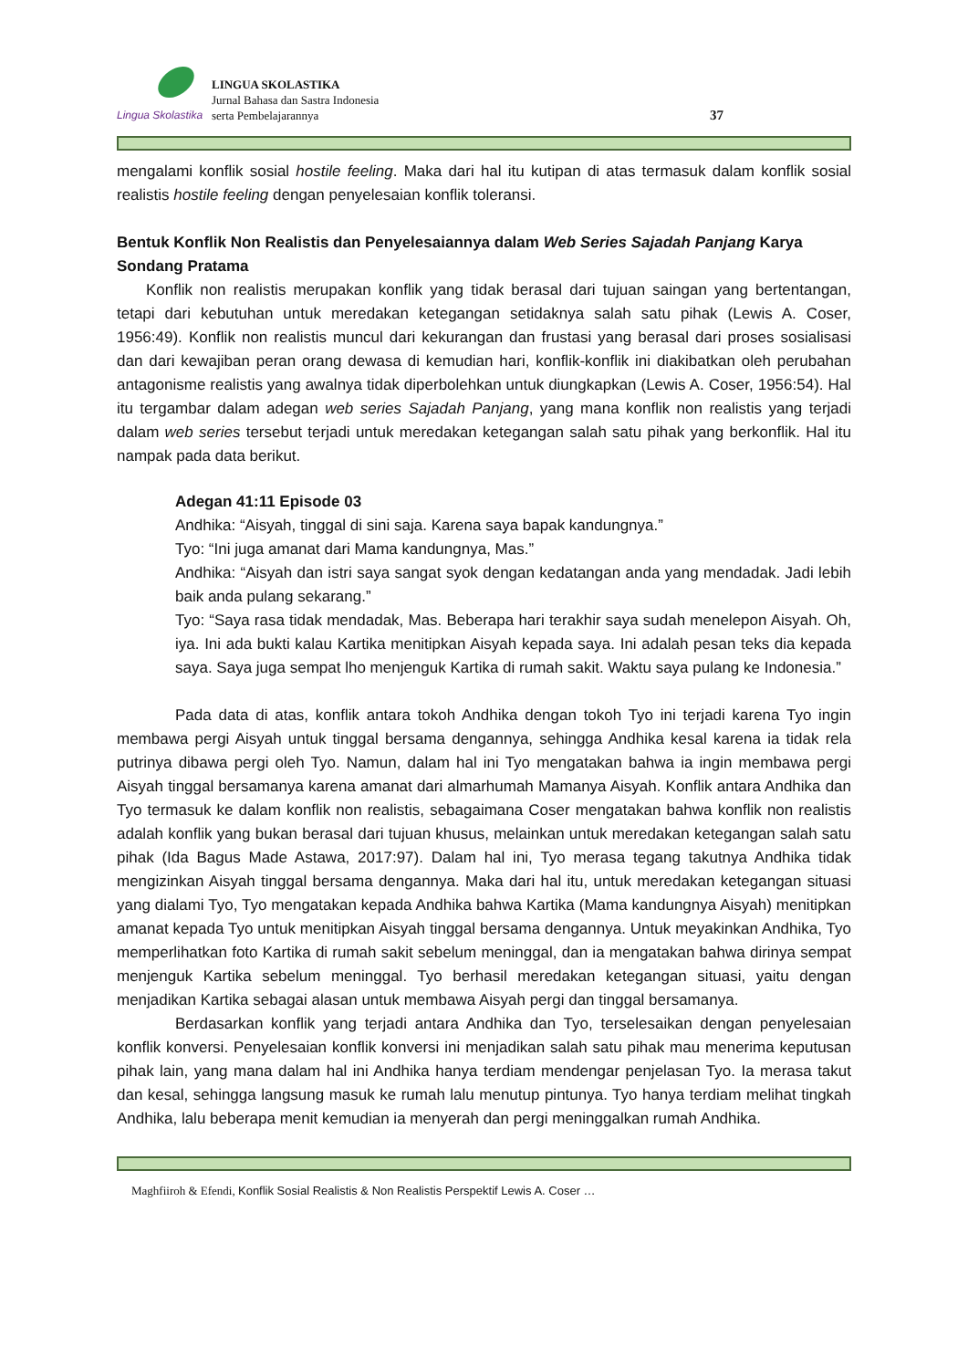Lingua Skolastika
LINGUA SKOLASTIKA
Jurnal Bahasa dan Sastra Indonesia
serta Pembelajarannya
37
mengalami konflik sosial hostile feeling. Maka dari hal itu kutipan di atas termasuk dalam konflik sosial realistis hostile feeling dengan penyelesaian konflik toleransi.
Bentuk Konflik Non Realistis dan Penyelesaiannya dalam Web Series Sajadah Panjang Karya Sondang Pratama
Konflik non realistis merupakan konflik yang tidak berasal dari tujuan saingan yang bertentangan, tetapi dari kebutuhan untuk meredakan ketegangan setidaknya salah satu pihak (Lewis A. Coser, 1956:49). Konflik non realistis muncul dari kekurangan dan frustasi yang berasal dari proses sosialisasi dan dari kewajiban peran orang dewasa di kemudian hari, konflik-konflik ini diakibatkan oleh perubahan antagonisme realistis yang awalnya tidak diperbolehkan untuk diungkapkan (Lewis A. Coser, 1956:54). Hal itu tergambar dalam adegan web series Sajadah Panjang, yang mana konflik non realistis yang terjadi dalam web series tersebut terjadi untuk meredakan ketegangan salah satu pihak yang berkonflik. Hal itu nampak pada data berikut.
Adegan 41:11 Episode 03
Andhika: “Aisyah, tinggal di sini saja. Karena saya bapak kandungnya.”
Tyo: “Ini juga amanat dari Mama kandungnya, Mas.”
Andhika: “Aisyah dan istri saya sangat syok dengan kedatangan anda yang mendadak. Jadi lebih baik anda pulang sekarang.”
Tyo: “Saya rasa tidak mendadak, Mas. Beberapa hari terakhir saya sudah menelepon Aisyah. Oh, iya. Ini ada bukti kalau Kartika menitipkan Aisyah kepada saya. Ini adalah pesan teks dia kepada saya. Saya juga sempat lho menjenguk Kartika di rumah sakit. Waktu saya pulang ke Indonesia.”
Pada data di atas, konflik antara tokoh Andhika dengan tokoh Tyo ini terjadi karena Tyo ingin membawa pergi Aisyah untuk tinggal bersama dengannya, sehingga Andhika kesal karena ia tidak rela putrinya dibawa pergi oleh Tyo. Namun, dalam hal ini Tyo mengatakan bahwa ia ingin membawa pergi Aisyah tinggal bersamanya karena amanat dari almarhumah Mamanya Aisyah. Konflik antara Andhika dan Tyo termasuk ke dalam konflik non realistis, sebagaimana Coser mengatakan bahwa konflik non realistis adalah konflik yang bukan berasal dari tujuan khusus, melainkan untuk meredakan ketegangan salah satu pihak (Ida Bagus Made Astawa, 2017:97). Dalam hal ini, Tyo merasa tegang takutnya Andhika tidak mengizinkan Aisyah tinggal bersama dengannya. Maka dari hal itu, untuk meredakan ketegangan situasi yang dialami Tyo, Tyo mengatakan kepada Andhika bahwa Kartika (Mama kandungnya Aisyah) menitipkan amanat kepada Tyo untuk menitipkan Aisyah tinggal bersama dengannya. Untuk meyakinkan Andhika, Tyo memperlihatkan foto Kartika di rumah sakit sebelum meninggal, dan ia mengatakan bahwa dirinya sempat menjenguk Kartika sebelum meninggal. Tyo berhasil meredakan ketegangan situasi, yaitu dengan menjadikan Kartika sebagai alasan untuk membawa Aisyah pergi dan tinggal bersamanya.
Berdasarkan konflik yang terjadi antara Andhika dan Tyo, terselesaikan dengan penyelesaian konflik konversi. Penyelesaian konflik konversi ini menjadikan salah satu pihak mau menerima keputusan pihak lain, yang mana dalam hal ini Andhika hanya terdiam mendengar penjelasan Tyo. Ia merasa takut dan kesal, sehingga langsung masuk ke rumah lalu menutup pintunya. Tyo hanya terdiam melihat tingkah Andhika, lalu beberapa menit kemudian ia menyerah dan pergi meninggalkan rumah Andhika.
Maghfiiroh & Efendi, Konflik Sosial Realistis & Non Realistis Perspektif Lewis A. Coser …